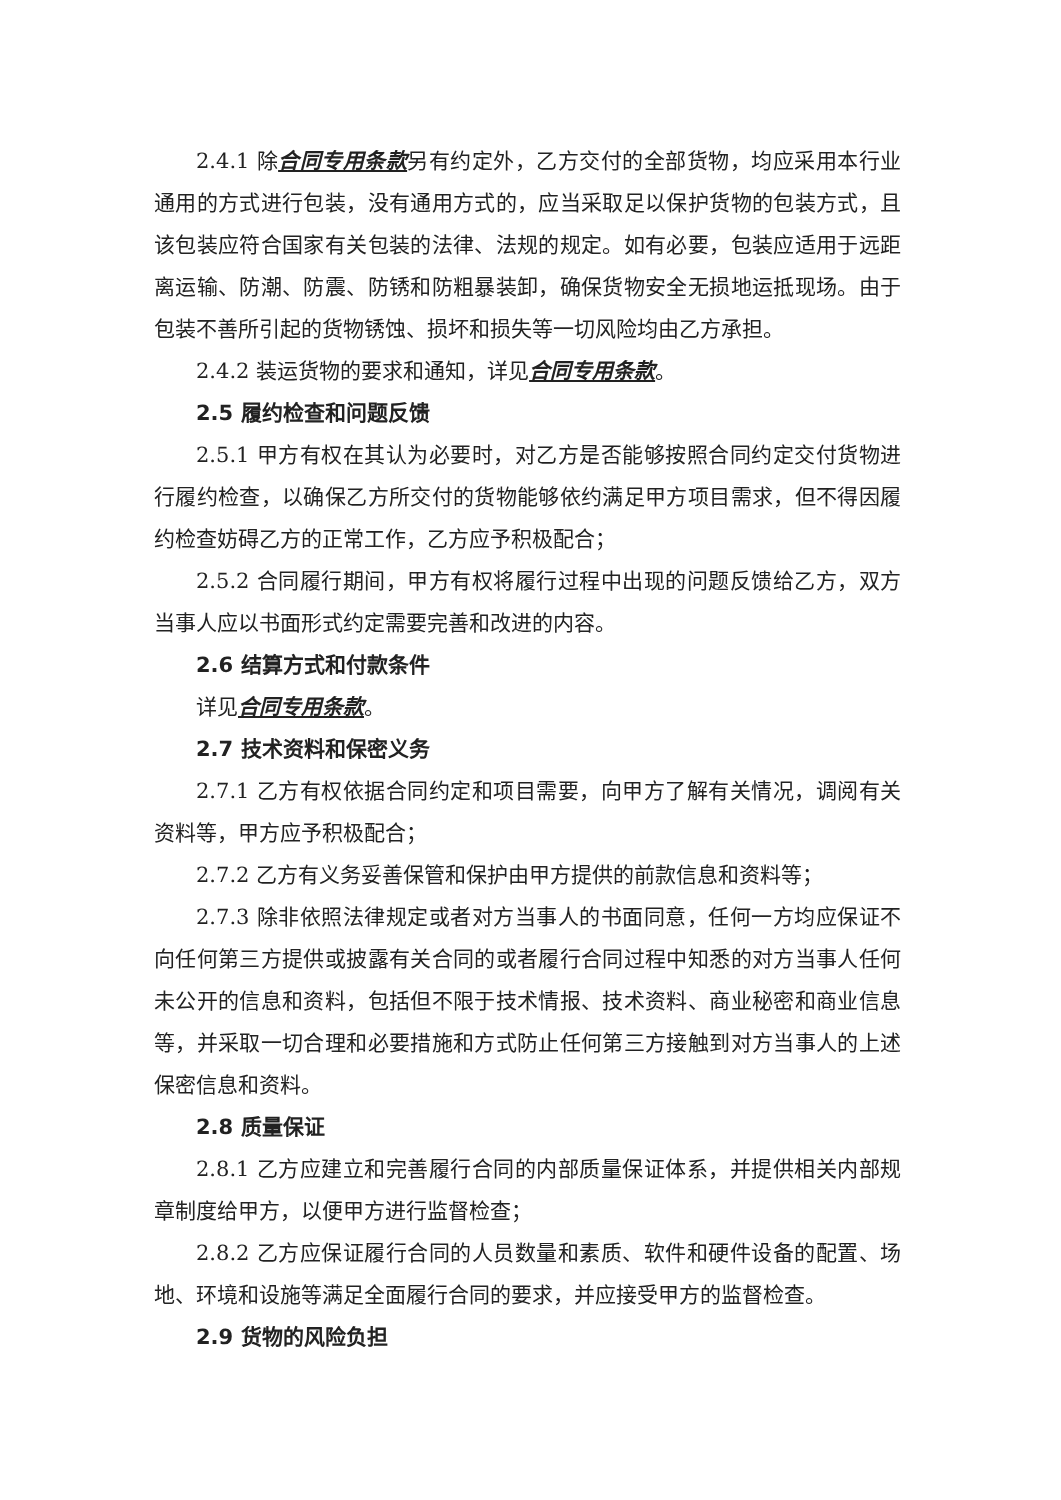2.4.1 除合同专用条款另有约定外，乙方交付的全部货物，均应采用本行业通用的方式进行包装，没有通用方式的，应当采取足以保护货物的包装方式，且该包装应符合国家有关包装的法律、法规的规定。如有必要，包装应适用于远距离运输、防潮、防震、防锈和防粗暴装卸，确保货物安全无损地运抵现场。由于包装不善所引起的货物锈蚀、损坏和损失等一切风险均由乙方承担。
2.4.2 装运货物的要求和通知，详见合同专用条款。
2.5 履约检查和问题反馈
2.5.1 甲方有权在其认为必要时，对乙方是否能够按照合同约定交付货物进行履约检查，以确保乙方所交付的货物能够依约满足甲方项目需求，但不得因履约检查妨碍乙方的正常工作，乙方应予积极配合；
2.5.2 合同履行期间，甲方有权将履行过程中出现的问题反馈给乙方，双方当事人应以书面形式约定需要完善和改进的内容。
2.6 结算方式和付款条件
详见合同专用条款。
2.7 技术资料和保密义务
2.7.1 乙方有权依据合同约定和项目需要，向甲方了解有关情况，调阅有关资料等，甲方应予积极配合；
2.7.2 乙方有义务妥善保管和保护由甲方提供的前款信息和资料等；
2.7.3 除非依照法律规定或者对方当事人的书面同意，任何一方均应保证不向任何第三方提供或披露有关合同的或者履行合同过程中知悉的对方当事人任何未公开的信息和资料，包括但不限于技术情报、技术资料、商业秘密和商业信息等，并采取一切合理和必要措施和方式防止任何第三方接触到对方当事人的上述保密信息和资料。
2.8 质量保证
2.8.1 乙方应建立和完善履行合同的内部质量保证体系，并提供相关内部规章制度给甲方，以便甲方进行监督检查；
2.8.2 乙方应保证履行合同的人员数量和素质、软件和硬件设备的配置、场地、环境和设施等满足全面履行合同的要求，并应接受甲方的监督检查。
2.9 货物的风险负担